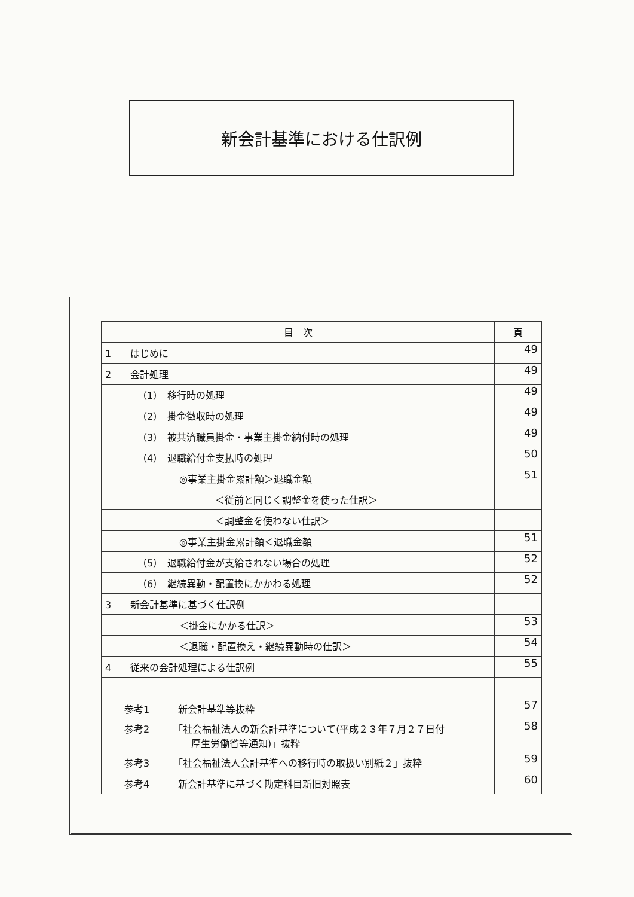新会計基準における仕訳例
| 目 次 | 頁 |
| --- | --- |
| 1 はじめに | 49 |
| 2 会計処理 | 49 |
| （1） 移行時の処理 | 49 |
| （2） 掛金徴収時の処理 | 49 |
| （3） 被共済職員掛金・事業主掛金納付時の処理 | 49 |
| （4） 退職給付金支払時の処理 | 50 |
| ◎事業主掛金累計額＞退職金額 | 51 |
| ＜従前と同じく調整金を使った仕訳＞ | |
| ＜調整金を使わない仕訳＞ | |
| ◎事業主掛金累計額＜退職金額 | 51 |
| （5） 退職給付金が支給されない場合の処理 | 52 |
| （6） 継続異動・配置換にかかわる処理 | 52 |
| 3 新会計基準に基づく仕訳例 | |
| ＜掛金にかかる仕訳＞ | 53 |
| ＜退職・配置換え・継続異動時の仕訳＞ | 54 |
| 4 従来の会計処理による仕訳例 | 55 |
| 参考1 新会計基準等抜粋 | 57 |
| 参考2 「社会福祉法人の新会計基準について(平成２３年７月２７日付 厚生労働省等通知)」抜粋 | 58 |
| 参考3 「社会福祉法人会計基準への移行時の取扱い別紙２」抜粋 | 59 |
| 参考4 新会計基準に基づく勘定科目新旧対照表 | 60 |